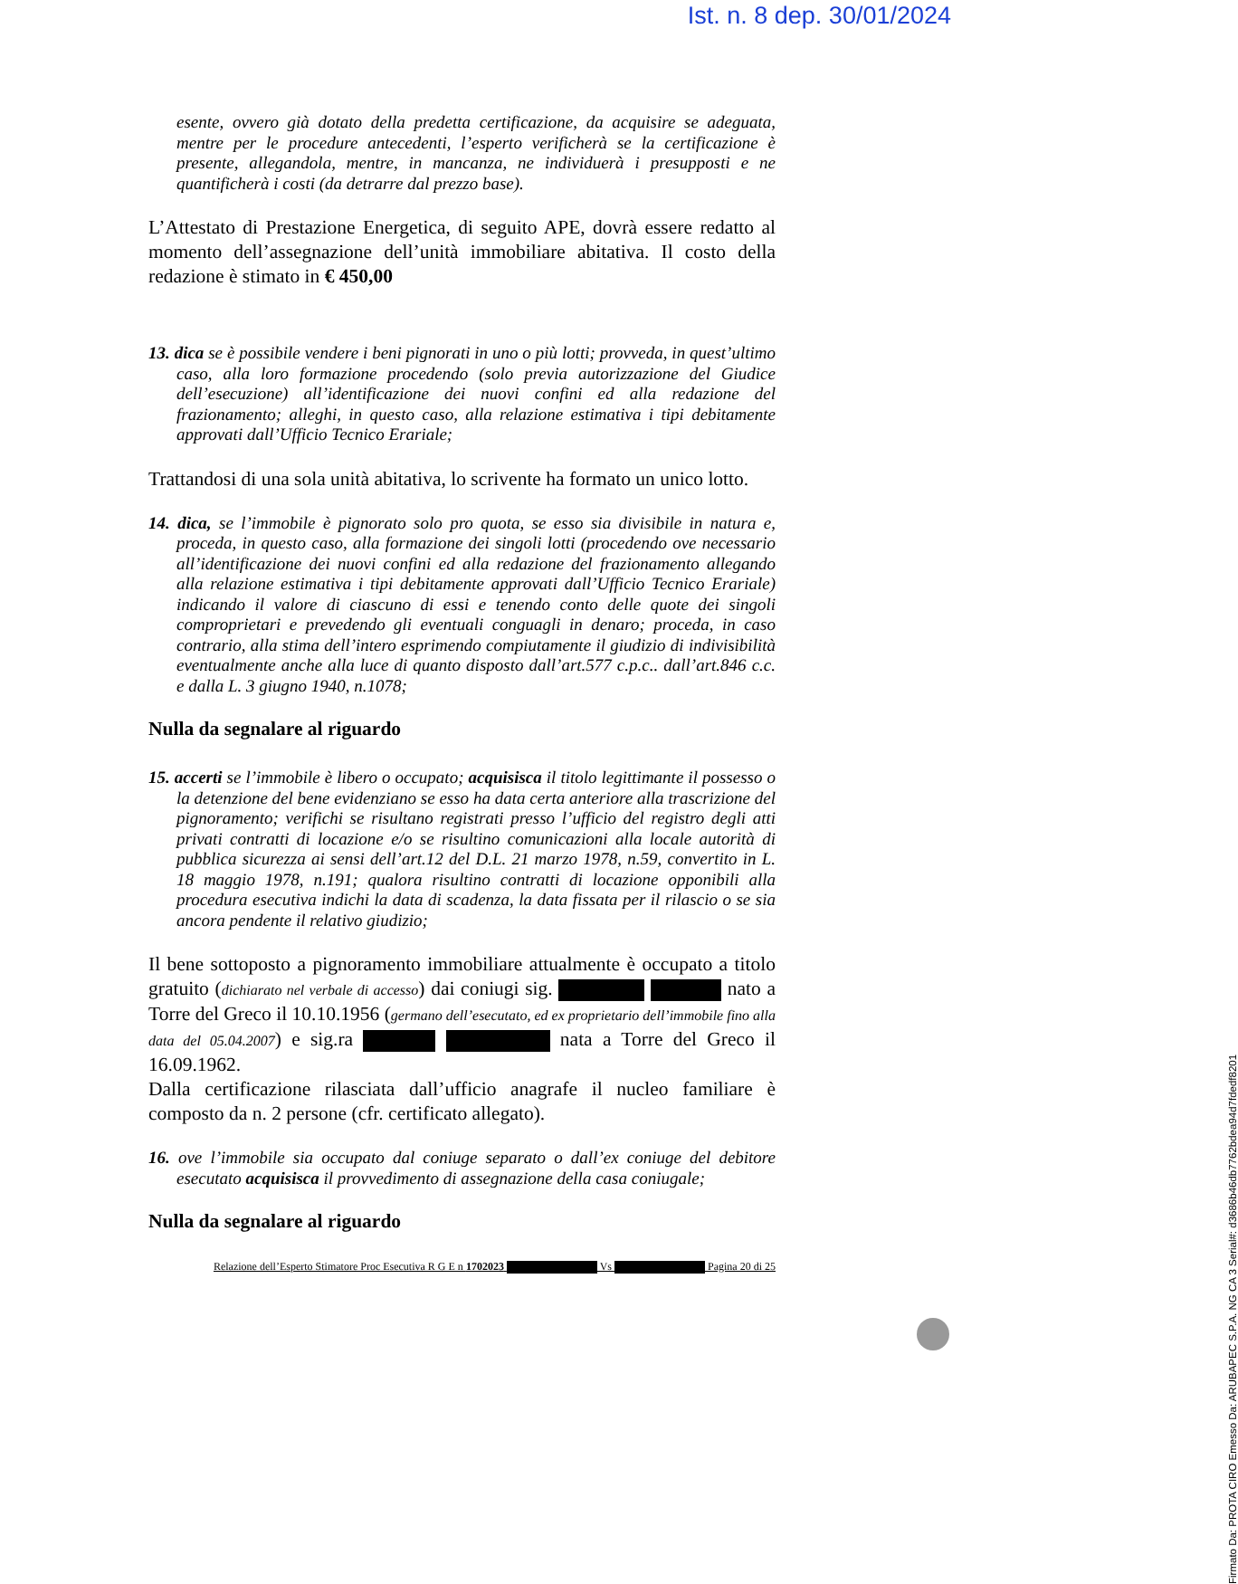Ist. n. 8 dep. 30/01/2024
esente, ovvero già dotato della predetta certificazione, da acquisire se adeguata, mentre per le procedure antecedenti, l’esperto verificherà se la certificazione è presente, allegandola, mentre, in mancanza, ne individuerà i presupposti e ne quantificherà i costi (da detrarre dal prezzo base).
L’Attestato di Prestazione Energetica, di seguito APE, dovrà essere redatto al momento dell’assegnazione dell’unità immobiliare abitativa. Il costo della redazione è stimato in € 450,00
13. dica se è possibile vendere i beni pignorati in uno o più lotti; provveda, in quest’ultimo caso, alla loro formazione procedendo (solo previa autorizzazione del Giudice dell’esecuzione) all’identificazione dei nuovi confini ed alla redazione del frazionamento; alleghi, in questo caso, alla relazione estimativa i tipi debitamente approvati dall’Ufficio Tecnico Erariale;
Trattandosi di una sola unità abitativa, lo scrivente ha formato un unico lotto.
14. dica, se l’immobile è pignorato solo pro quota, se esso sia divisibile in natura e, proceda, in questo caso, alla formazione dei singoli lotti (procedendo ove necessario all’identificazione dei nuovi confini ed alla redazione del frazionamento allegando alla relazione estimativa i tipi debitamente approvati dall’Ufficio Tecnico Erariale) indicando il valore di ciascuno di essi e tenendo conto delle quote dei singoli comproprietari e prevedendo gli eventuali conguagli in denaro; proceda, in caso contrario, alla stima dell’intero esprimendo compiutamente il giudizio di indivisibilità eventualmente anche alla luce di quanto disposto dall’art.577 c.p.c.. dall’art.846 c.c. e dalla L. 3 giugno 1940, n.1078;
Nulla da segnalare al riguardo
15. accerti se l’immobile è libero o occupato; acquisisca il titolo legittimante il possesso o la detenzione del bene evidenziano se esso ha data certa anteriore alla trascrizione del pignoramento; verifichi se risultano registrati presso l’ufficio del registro degli atti privati contratti di locazione e/o se risultino comunicazioni alla locale autorità di pubblica sicurezza ai sensi dell’art.12 del D.L. 21 marzo 1978, n.59, convertito in L. 18 maggio 1978, n.191; qualora risultino contratti di locazione opponibili alla procedura esecutiva indichi la data di scadenza, la data fissata per il rilascio o se sia ancora pendente il relativo giudizio;
Il bene sottoposto a pignoramento immobiliare attualmente è occupato a titolo gratuito (dichiarato nel verbale di accesso) dai coniugi sig. nato a Torre del Greco il 10.10.1956 (germano dell’esecutato, ed ex proprietario dell’immobile fino alla data del 05.04.2007) e sig.ra nata a Torre del Greco il 16.09.1962.
Dalla certificazione rilasciata dall’ufficio anagrafe il nucleo familiare è composto da n. 2 persone (cfr. certificato allegato).
16. ove l’immobile sia occupato dal coniuge separato o dall’ex coniuge del debitore esecutato acquisisca il provvedimento di assegnazione della casa coniugale;
Nulla da segnalare al riguardo
Relazione dell’Esperto Stimatore Proc Esecutiva R G E n 1702023 Vs Pagina 20 di 25
Firmato Da: PROTA CIRO Emesso Da: ARUBAPEC S.P.A. NG CA 3 Serial#: d3686b46db7762bdea94d7fdedf8201